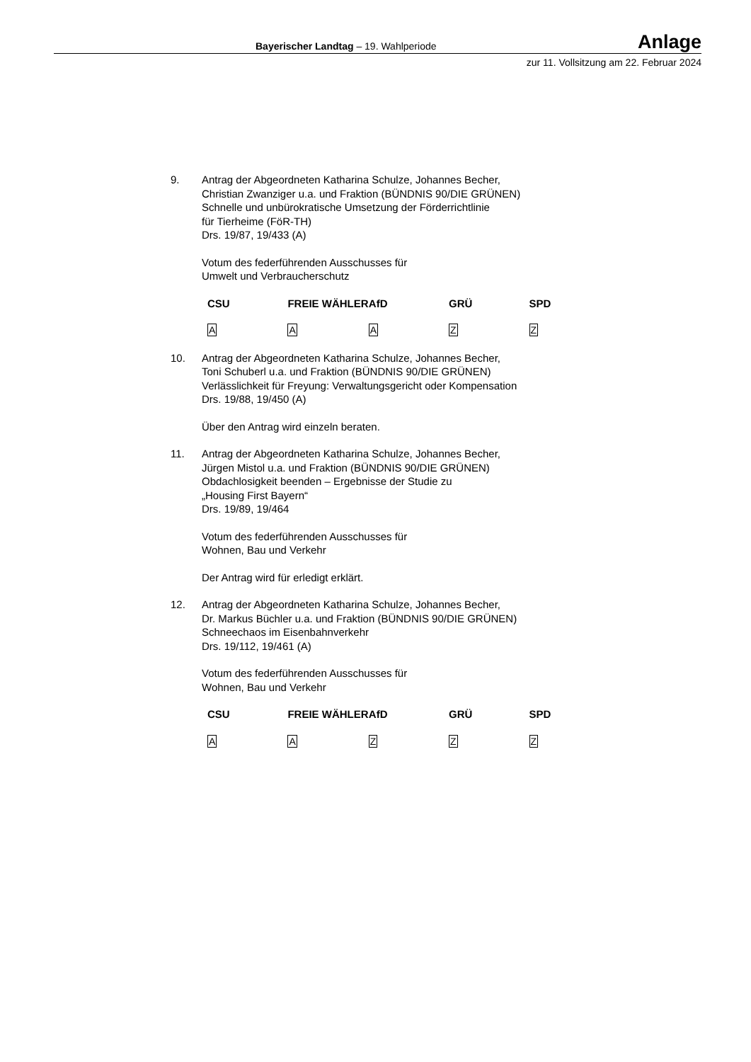Bayerischer Landtag – 19. Wahlperiode Anlage
zur 11. Vollsitzung am 22. Februar 2024
9. Antrag der Abgeordneten Katharina Schulze, Johannes Becher,
Christian Zwanziger u.a. und Fraktion (BÜNDNIS 90/DIE GRÜNEN)
Schnelle und unbürokratische Umsetzung der Förderrichtlinie
für Tierheime (FöR-TH)
Drs. 19/87, 19/433 (A)
Votum des federführenden Ausschusses für
Umwelt und Verbraucherschutz
| CSU | FREIE WÄHLER | AfD | GRÜ | SPD |
| --- | --- | --- | --- | --- |
| A | A | A | Z | Z |
10. Antrag der Abgeordneten Katharina Schulze, Johannes Becher,
Toni Schuberl u.a. und Fraktion (BÜNDNIS 90/DIE GRÜNEN)
Verlässlichkeit für Freyung: Verwaltungsgericht oder Kompensation
Drs. 19/88, 19/450 (A)
Über den Antrag wird einzeln beraten.
11. Antrag der Abgeordneten Katharina Schulze, Johannes Becher,
Jürgen Mistol u.a. und Fraktion (BÜNDNIS 90/DIE GRÜNEN)
Obdachlosigkeit beenden – Ergebnisse der Studie zu
„Housing First Bayern“
Drs. 19/89, 19/464
Votum des federführenden Ausschusses für
Wohnen, Bau und Verkehr
Der Antrag wird für erledigt erklärt.
12. Antrag der Abgeordneten Katharina Schulze, Johannes Becher,
Dr. Markus Büchler u.a. und Fraktion (BÜNDNIS 90/DIE GRÜNEN)
Schneechaos im Eisenbahnverkehr
Drs. 19/112, 19/461 (A)
Votum des federführenden Ausschusses für
Wohnen, Bau und Verkehr
| CSU | FREIE WÄHLER | AfD | GRÜ | SPD |
| --- | --- | --- | --- | --- |
| A | A | Z | Z | Z |